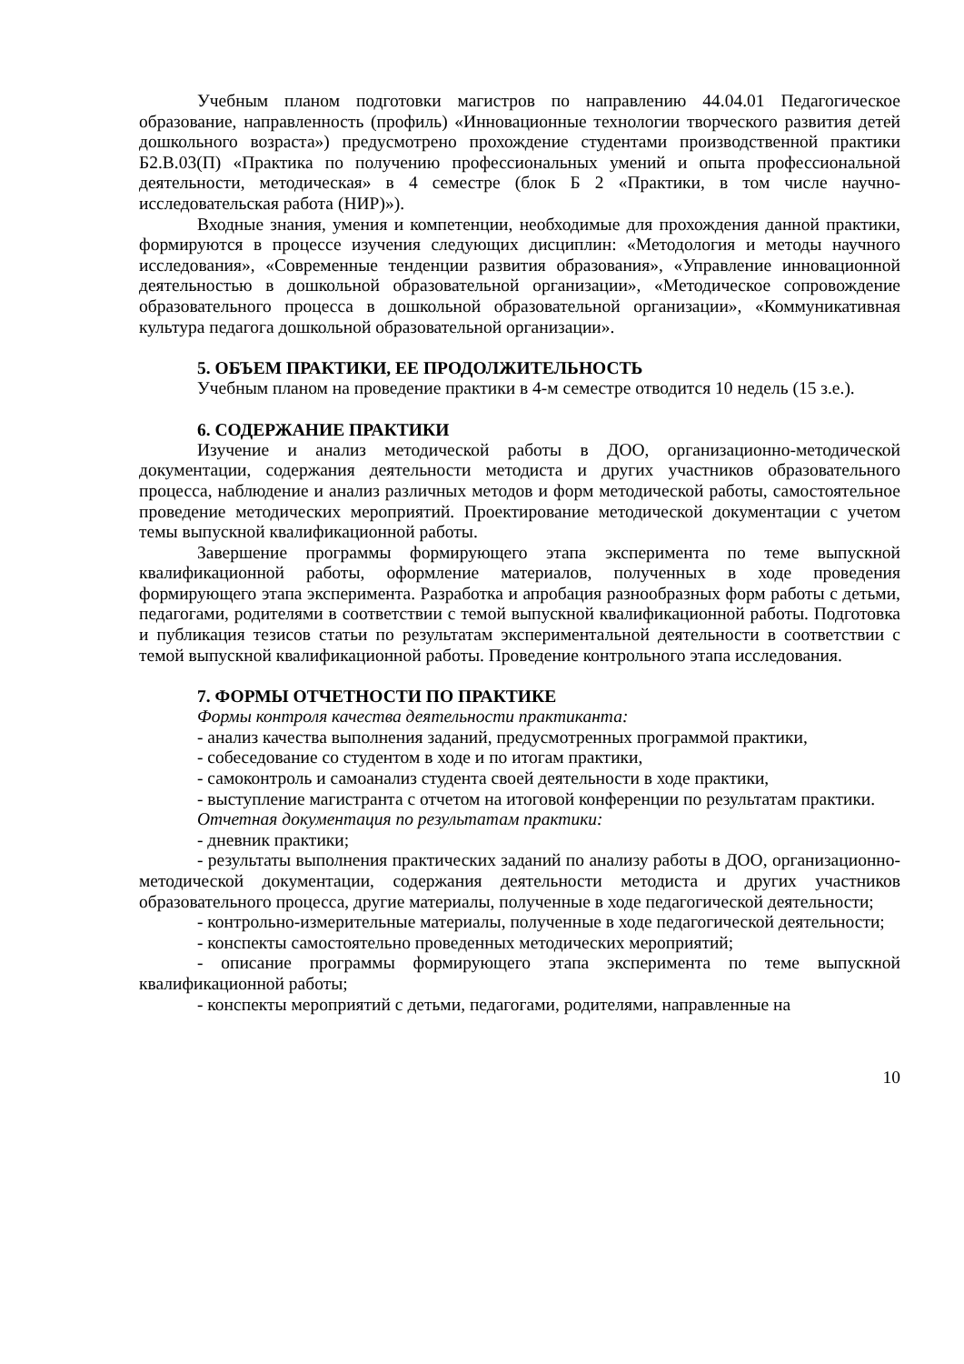Учебным планом подготовки магистров по направлению 44.04.01 Педагогическое образование, направленность (профиль) «Инновационные технологии творческого развития детей дошкольного возраста») предусмотрено прохождение студентами производственной практики Б2.В.03(П) «Практика по получению профессиональных умений и опыта профессиональной деятельности, методическая» в 4 семестре (блок Б 2 «Практики, в том числе научно-исследовательская работа (НИР)»).
Входные знания, умения и компетенции, необходимые для прохождения данной практики, формируются в процессе изучения следующих дисциплин: «Методология и методы научного исследования», «Современные тенденции развития образования», «Управление инновационной деятельностью в дошкольной образовательной организации», «Методическое сопровождение образовательного процесса в дошкольной образовательной организации», «Коммуникативная культура педагога дошкольной образовательной организации».
5. ОБЪЕМ ПРАКТИКИ, ЕЕ ПРОДОЛЖИТЕЛЬНОСТЬ
Учебным планом на проведение практики в 4-м семестре отводится 10 недель (15 з.е.).
6. СОДЕРЖАНИЕ ПРАКТИКИ
Изучение и анализ методической работы в ДОО, организационно-методической документации, содержания деятельности методиста и других участников образовательного процесса, наблюдение и анализ различных методов и форм методической работы, самостоятельное проведение методических мероприятий. Проектирование методической документации с учетом темы выпускной квалификационной работы.
Завершение программы формирующего этапа эксперимента по теме выпускной квалификационной работы, оформление материалов, полученных в ходе проведения формирующего этапа эксперимента. Разработка и апробация разнообразных форм работы с детьми, педагогами, родителями в соответствии с темой выпускной квалификационной работы. Подготовка и публикация тезисов статьи по результатам экспериментальной деятельности в соответствии с темой выпускной квалификационной работы. Проведение контрольного этапа исследования.
7. ФОРМЫ ОТЧЕТНОСТИ ПО ПРАКТИКЕ
Формы контроля качества деятельности практиканта:
- анализ качества выполнения заданий, предусмотренных программой практики,
- собеседование со студентом в ходе и по итогам практики,
- самоконтроль и самоанализ студента своей деятельности в ходе практики,
- выступление магистранта с отчетом на итоговой конференции по результатам практики.
Отчетная документация по результатам практики:
- дневник практики;
- результаты выполнения практических заданий по анализу работы в ДОО, организационно-методической документации, содержания деятельности методиста и других участников образовательного процесса, другие материалы, полученные в ходе педагогической деятельности;
- контрольно-измерительные материалы, полученные в ходе педагогической деятельности;
- конспекты самостоятельно проведенных методических мероприятий;
- описание программы формирующего этапа эксперимента по теме выпускной квалификационной работы;
- конспекты мероприятий с детьми, педагогами, родителями, направленные на
10